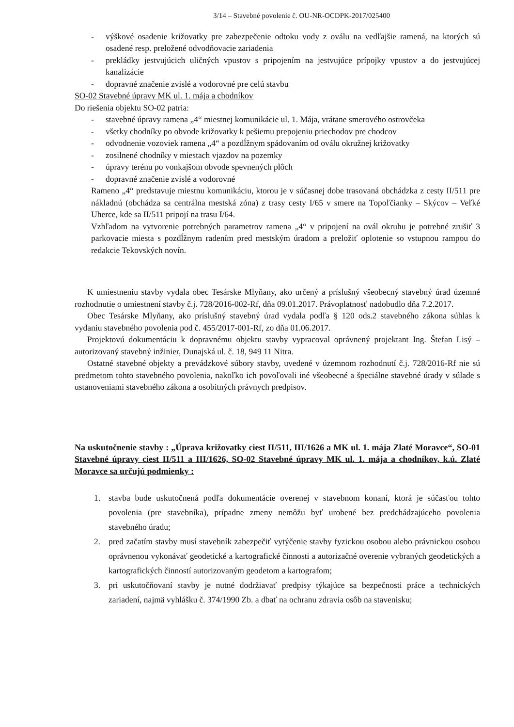3/14 – Stavebné povolenie č. OU-NR-OCDPK-2017/025400
- výškové osadenie križovatky pre zabezpečenie odtoku vody z oválu na vedľajšie ramená, na ktorých sú osadené resp. preložené odvodňovacie zariadenia
- prekládky jestvujúcich uličných vpustov s pripojením na jestvujúce prípojky vpustov a do jestvujúcej kanalizácie
- dopravné značenie zvislé a vodorovné pre celú stavbu
SO-02 Stavebné úpravy MK ul. 1. mája a chodníkov
Do riešenia objektu SO-02 patria:
- stavebné úpravy ramena „4“ miestnej komunikácie ul. 1. Mája, vrátane smerového ostrovčeka
- všetky chodníky po obvode križovatky k pešiemu prepojeniu priechodov pre chodcov
- odvodnenie vozoviek ramena „4“ a pozdĺžnym spádovaním od oválu okružnej križovatky
- zosilnené chodníky v miestach vjazdov na pozemky
- úpravy terénu po vonkajšom obvode spevnených plôch
- dopravné značenie zvislé a vodorovné
Rameno „4“ predstavuje miestnu komunikáciu, ktorou je v súčasnej dobe trasovaná obchádzka z cesty II/511 pre nákladnú (obchádza sa centrálna mestská zóna) z trasy cesty I/65 v smere na Topoľčianky – Skýcov – Veľké Uherce, kde sa II/511 pripojí na trasu I/64.
Vzhľadom na vytvorenie potrebných parametrov ramena „4“ v pripojení na ovál okruhu je potrebné zrušiť 3 parkovacie miesta s pozdĺžnym radením pred mestským úradom a preložiť oplotenie so vstupnou rampou do redakcie Tekovských novín.
K umiestneniu stavby vydala obec Tesárske Mlyňany, ako určený a príslušný všeobecný stavebný úrad územné rozhodnutie o umiestnení stavby č.j. 728/2016-002-Rf, dňa 09.01.2017. Právoplatnosť nadobudlo dňa 7.2.2017.
Obec Tesárske Mlyňany, ako príslušný stavebný úrad vydala podľa § 120 ods.2 stavebného zákona súhlas k vydaniu stavebného povolenia pod č. 455/2017-001-Rf, zo dňa 01.06.2017.
Projektovú dokumentáciu k dopravnému objektu stavby vypracoval oprávnený projektant Ing. Štefan Lisý – autorizovaný stavebný inžinier, Dunajská ul. č. 18, 949 11 Nitra.
Ostatné stavebné objekty a prevádzkové súbory stavby, uvedené v územnom rozhodnutí č.j. 728/2016-Rf nie sú predmetom tohto stavebného povolenia, nakoľko ich povoľovali iné všeobecné a špeciálne stavebné úrady v súlade s ustanoveniami stavebného zákona a osobitných právnych predpisov.
Na uskutočnenie stavby : „Úprava križovatky ciest II/511, III/1626 a MK ul. 1. mája Zlaté Moravce“, SO-01 Stavebné úpravy ciest II/511 a III/1626, SO-02 Stavebné úpravy MK ul. 1. mája a chodníkov, k.ú. Zlaté Moravce sa určujú podmienky :
1. stavba bude uskutočnená podľa dokumentácie overenej v stavebnom konaní, ktorá je súčasťou tohto povolenia (pre stavebníka), prípadne zmeny nemôžu byť urobené bez predchádzajúceho povolenia stavebného úradu;
2. pred začatím stavby musí stavebník zabezpečiť vytýčenie stavby fyzickou osobou alebo právnickou osobou oprávnenou vykonávať geodetické a kartografické činnosti a autorizačné overenie vybraných geodetických a kartografických činností autorizovaným geodetom a kartografom;
3. pri uskutočňovaní stavby je nutné dodržiavať predpisy týkajúce sa bezpečnosti práce a technických zariadení, najmä vyhlášku č. 374/1990 Zb. a dbať na ochranu zdravia osôb na stavenisku;